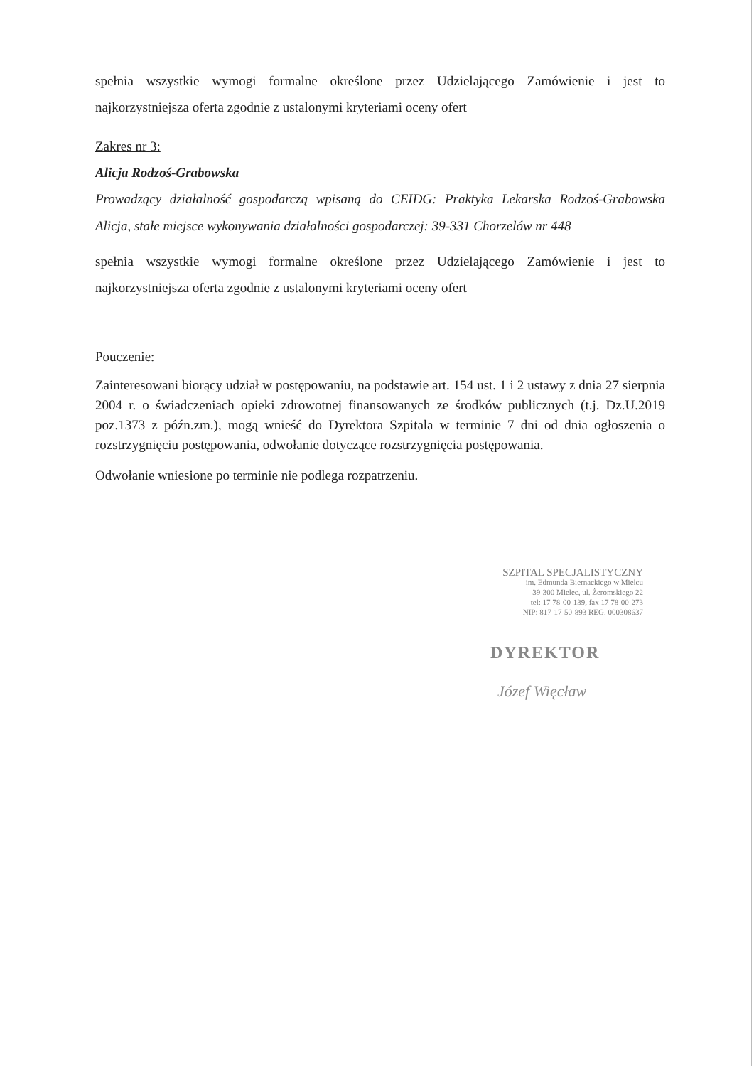spełnia wszystkie wymogi formalne określone przez Udzielającego Zamówienie i jest to najkorzystniejsza oferta zgodnie z ustalonymi kryteriami oceny ofert
Zakres nr 3:
Alicja Rodzoś-Grabowska
Prowadzący działalność gospodarczą wpisaną do CEIDG: Praktyka Lekarska Rodzoś-Grabowska Alicja, stałe miejsce wykonywania działalności gospodarczej: 39-331 Chorzelów nr 448
spełnia wszystkie wymogi formalne określone przez Udzielającego Zamówienie i jest to najkorzystniejsza oferta zgodnie z ustalonymi kryteriami oceny ofert
Pouczenie:
Zainteresowani biorący udział w postępowaniu, na podstawie art. 154 ust. 1 i 2 ustawy z dnia 27 sierpnia 2004 r. o świadczeniach opieki zdrowotnej finansowanych ze środków publicznych (t.j. Dz.U.2019 poz.1373 z późn.zm.), mogą wnieść do Dyrektora Szpitala w terminie 7 dni od dnia ogłoszenia o rozstrzygnięciu postępowania, odwołanie dotyczące rozstrzygnięcia postępowania.
Odwołanie wniesione po terminie nie podlega rozpatrzeniu.
SZPITAL SPECJALISTYCZNY
im. Edmunda Biernackiego w Mielcu
39-300 Mielec, ul. Żeromskiego 22
tel: 17 78-00-139, fax 17 78-00-273
NIP: 817-17-50-893 REG. 000308637
DYREKTOR
Józef Więcław